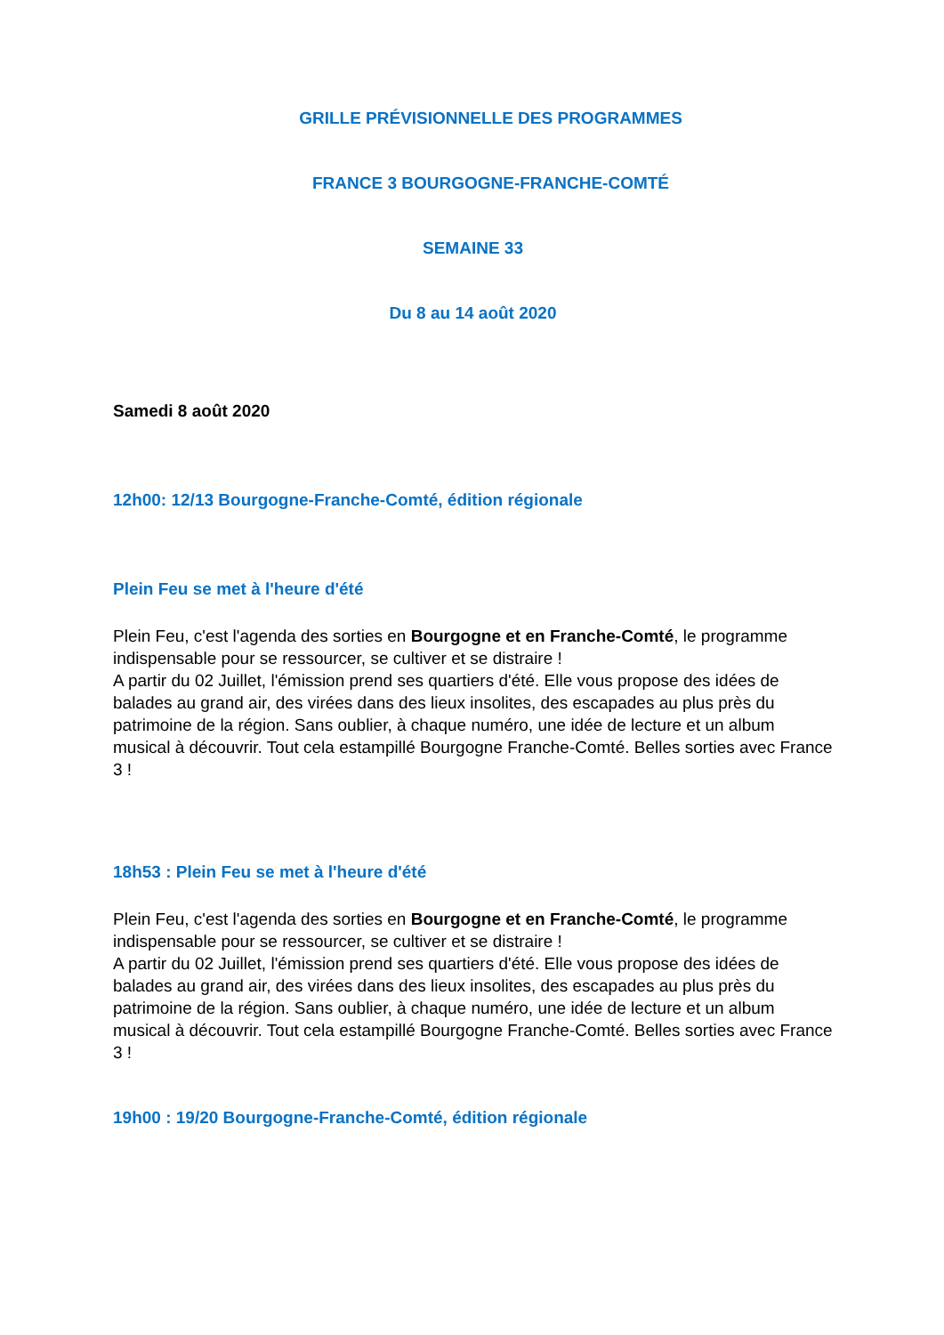GRILLE PRÉVISIONNELLE DES PROGRAMMES
FRANCE 3 BOURGOGNE-FRANCHE-COMTÉ
SEMAINE 33
Du 8 au 14 août 2020
Samedi 8 août 2020
12h00: 12/13 Bourgogne-Franche-Comté, édition régionale
Plein Feu se met à l'heure d'été
Plein Feu, c'est l'agenda des sorties en Bourgogne et en Franche-Comté, le programme indispensable pour se ressourcer, se cultiver et se distraire !
A partir du 02 Juillet, l'émission prend ses quartiers d'été. Elle vous propose des idées de balades au grand air, des virées dans des lieux insolites, des escapades au plus près du patrimoine de la région. Sans oublier, à chaque numéro, une idée de lecture et un album musical à découvrir. Tout cela estampillé Bourgogne Franche-Comté. Belles sorties avec France 3 !
18h53 : Plein Feu se met à l'heure d'été
Plein Feu, c'est l'agenda des sorties en Bourgogne et en Franche-Comté, le programme indispensable pour se ressourcer, se cultiver et se distraire !
A partir du 02 Juillet, l'émission prend ses quartiers d'été. Elle vous propose des idées de balades au grand air, des virées dans des lieux insolites, des escapades au plus près du patrimoine de la région. Sans oublier, à chaque numéro, une idée de lecture et un album musical à découvrir. Tout cela estampillé Bourgogne Franche-Comté. Belles sorties avec France 3 !
19h00 : 19/20 Bourgogne-Franche-Comté, édition régionale